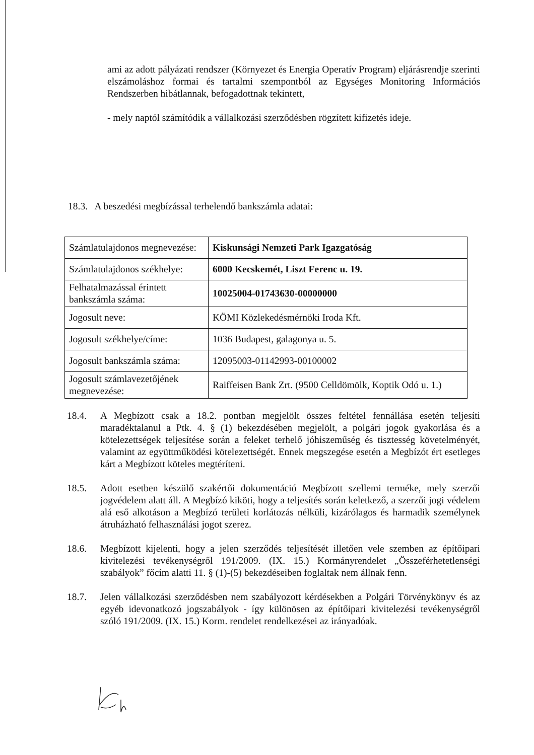ami az adott pályázati rendszer (Környezet és Energia Operatív Program) eljárásrendje szerinti elszámoláshoz formai és tartalmi szempontból az Egységes Monitoring Információs Rendszerben hibátlannak, befogadottnak tekintett,
- mely naptól számítódik a vállalkozási szerződésben rögzített kifizetés ideje.
18.3. A beszedési megbízással terhelendő bankszámla adatai:
| Számlatulajdonos megnevezése: | Kiskunsági Nemzeti Park Igazgatóság |
| Számlatulajdonos székhelye: | 6000 Kecskemét, Liszt Ferenc u. 19. |
| Felhatalmazással érintett bankszámla száma: | 10025004-01743630-00000000 |
| Jogosult neve: | KÖMI Közlekedésmérnöki Iroda Kft. |
| Jogosult székhelye/címe: | 1036 Budapest, galagonya u. 5. |
| Jogosult bankszámla száma: | 12095003-01142993-00100002 |
| Jogosult számlavezetőjének megnevezése: | Raiffeisen Bank Zrt. (9500 Celldömölk, Koptik Odó u. 1.) |
18.4. A Megbízott csak a 18.2. pontban megjelölt összes feltétel fennállása esetén teljesíti maradéktalanul a Ptk. 4. § (1) bekezdésében megjelölt, a polgári jogok gyakorlása és a kötelezettségek teljesítése során a feleket terhelő jóhiszeműség és tisztesség követelményét, valamint az együttműködési kötelezettségét. Ennek megszegése esetén a Megbízót ért esetleges kárt a Megbízott köteles megtéríteni.
18.5. Adott esetben készülő szakértői dokumentáció Megbízott szellemi terméke, mely szerzői jogvédelem alatt áll. A Megbízó kiköti, hogy a teljesítés során keletkező, a szerzői jogi védelem alá eső alkotáson a Megbízó területi korlátozás nélküli, kizárólagos és harmadik személynek átruházható felhasználási jogot szerez.
18.6. Megbízott kijelenti, hogy a jelen szerződés teljesítését illetően vele szemben az építőipari kivitelezési tevékenységről 191/2009. (IX. 15.) Kormányrendelet „Összeférhetetlenségi szabályok” főcím alatti 11. § (1)-(5) bekezdéseiben foglaltak nem állnak fenn.
18.7. Jelen vállalkozási szerződésben nem szabályozott kérdésekben a Polgári Törvénykönyv és az egyéb idevonatkozó jogszabályok - így különösen az építőipari kivitelezési tevékenységről szóló 191/2009. (IX. 15.) Korm. rendelet rendelkezései az irányadóak.